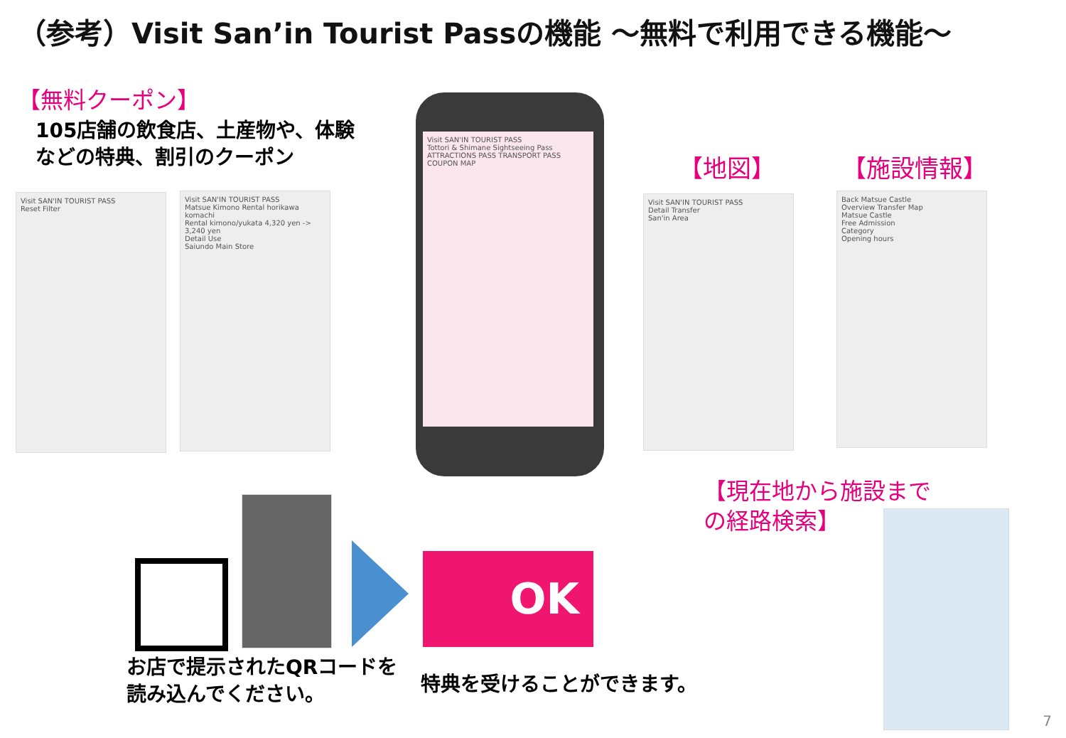（参考）Visit San’in Tourist Passの機能 ～無料で利用できる機能～
【無料クーポン】
105店舗の飲食店、土産物や、体験
などの特典、割引のクーポン
【地図】 【施設情報】
【現在地から施設まで
の経路検索】
Visit SAN'IN TOURIST PASS
Reset Filter
Visit SAN'IN TOURIST PASS
Matsue Kimono Rental horikawa komachi
Rental kimono/yukata 4,320 yen -> 3,240 yen
Detail Use
Saiundo Main Store
Visit SAN'IN TOURIST PASS
Tottori & Shimane Sightseeing Pass
ATTRACTIONS PASS TRANSPORT PASS
COUPON MAP
Visit SAN'IN TOURIST PASS
Detail Transfer
San'in Area
Back Matsue Castle
Overview Transfer Map
Matsue Castle
Free Admission
Category
Opening hours
OK
お店で提示されたQRコードを
読み込んでください。
特典を受けることができます。
7